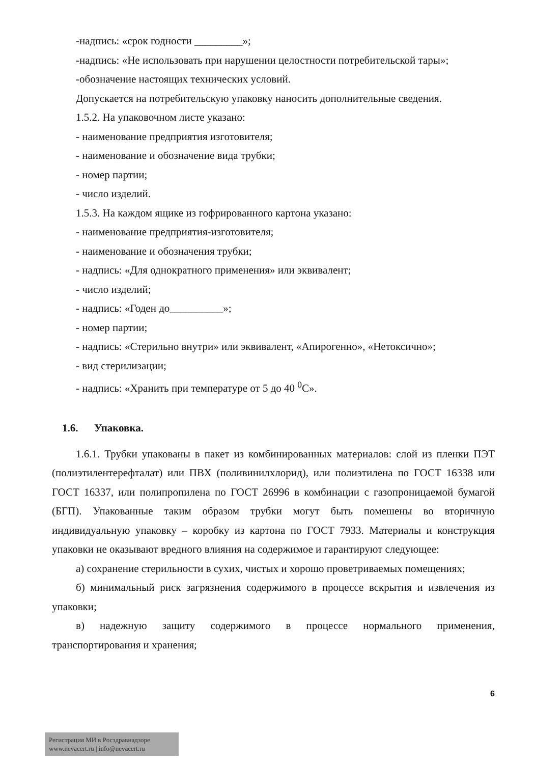-надпись: «срок годности _________»;
-надпись: «Не использовать при нарушении целостности потребительской тары»;
-обозначение настоящих технических условий.
Допускается на потребительскую упаковку наносить дополнительные сведения.
1.5.2. На упаковочном листе указано:
- наименование предприятия изготовителя;
- наименование и обозначение вида трубки;
- номер партии;
- число изделий.
1.5.3. На каждом ящике из гофрированного картона указано:
- наименование предприятия-изготовителя;
- наименование и обозначения трубки;
- надпись: «Для однократного применения» или эквивалент;
- число изделий;
- надпись: «Годен до__________»;
- номер партии;
- надпись: «Стерильно внутри» или эквивалент, «Апирогенно», «Нетоксично»;
- вид стерилизации;
- надпись: «Хранить при температуре от 5 до 40 <sup>0</sup>С».
1.6. Упаковка.
1.6.1. Трубки упакованы в пакет из комбинированных материалов: слой из пленки ПЭТ (полиэтилентерефталат) или ПВХ (поливинилхлорид), или полиэтилена по ГОСТ 16338 или ГОСТ 16337, или полипропилена по ГОСТ 26996 в комбинации с газопроницаемой бумагой (БГП). Упакованные таким образом трубки могут быть помешены во вторичную индивидуальную упаковку – коробку из картона по ГОСТ 7933. Материалы и конструкция упаковки не оказывают вредного влияния на содержимое и гарантируют следующее:
а) сохранение стерильности в сухих, чистых и хорошо проветриваемых помещениях;
б) минимальный риск загрязнения содержимого в процессе вскрытия и извлечения из упаковки;
в) надежную защиту содержимого в процессе нормального применения, транспортирования и хранения;
6
Регистрация МИ в Росздравнадзоре
www.nevacert.ru | info@nevacert.ru